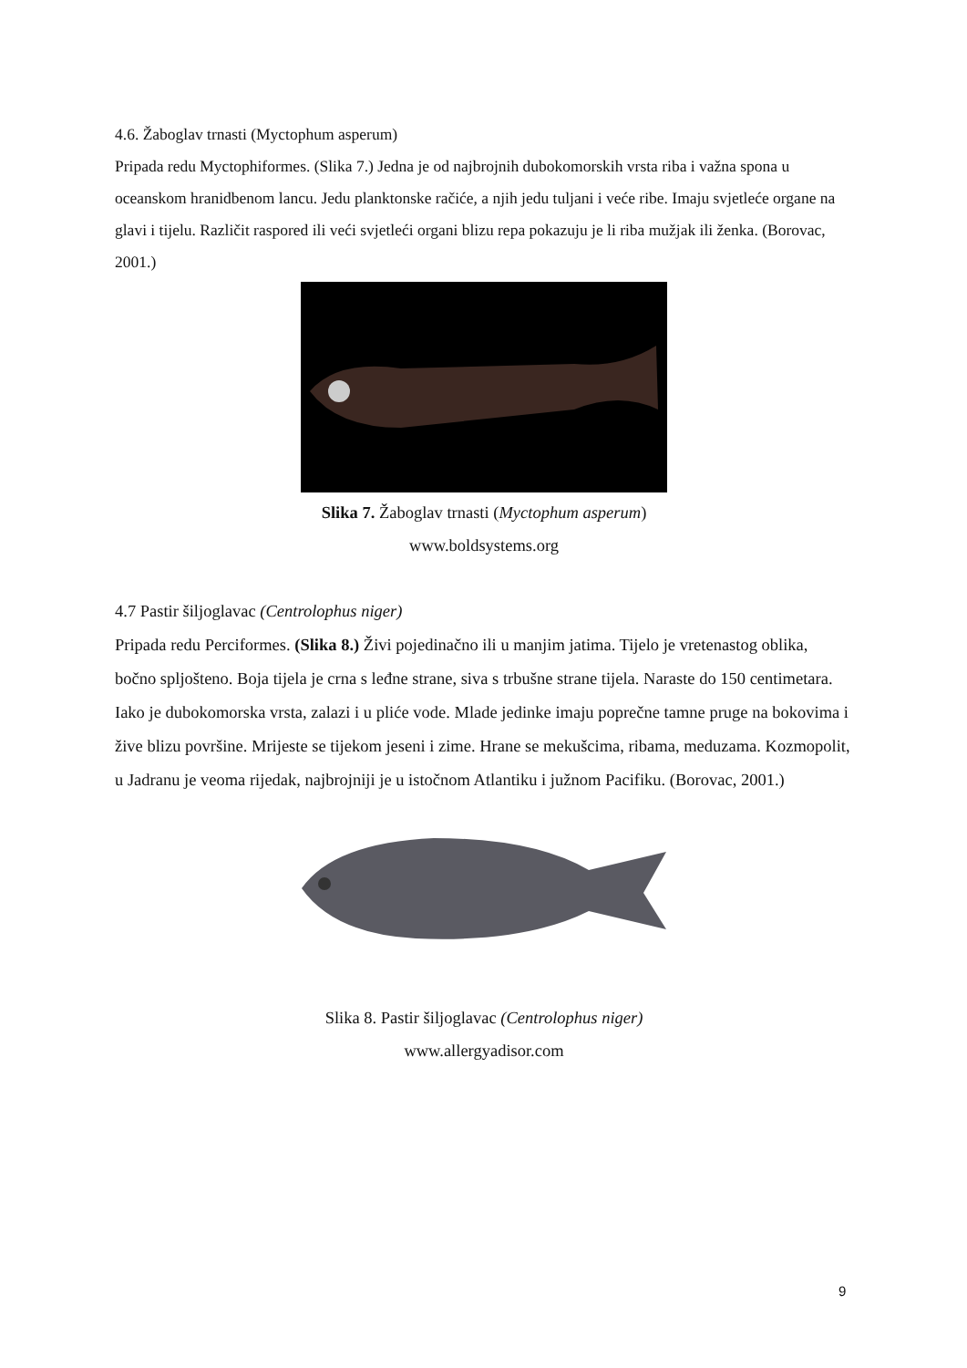4.6. Žaboglav trnasti (Myctophum asperum)
Pripada redu Myctophiformes. (Slika 7.) Jedna je od najbrojnih dubokomorskih vrsta riba i važna spona u oceanskom hranidbenom lancu. Jedu planktonske račiće, a njih jedu tuljani i veće ribe. Imaju svjetleće organe na glavi i tijelu. Različit raspored ili veći svjetleći organi blizu repa pokazuju je li riba mužjak ili ženka. (Borovac, 2001.)
Slika 7. Žaboglav trnasti (Myctophum asperum)
www.boldsystems.org
4.7 Pastir šiljoglavac (Centrolophus niger)
Pripada redu Perciformes. (Slika 8.) Živi pojedinačno ili u manjim jatima. Tijelo je vretenastog oblika, bočno spljošteno. Boja tijela je crna s leđne strane, siva s trbušne strane tijela. Naraste do 150 centimetara. Iako je dubokomorska vrsta, zalazi i u pliće vode. Mlade jedinke imaju poprečne tamne pruge na bokovima i žive blizu površine. Mrijeste se tijekom jeseni i zime. Hrane se mekušcima, ribama, meduzama. Kozmopolit, u Jadranu je veoma rijedak, najbrojniji je u istočnom Atlantiku i južnom Pacifiku. (Borovac, 2001.)
Slika 8. Pastir šiljoglavac (Centrolophus niger)
www.allergyadisor.com
9